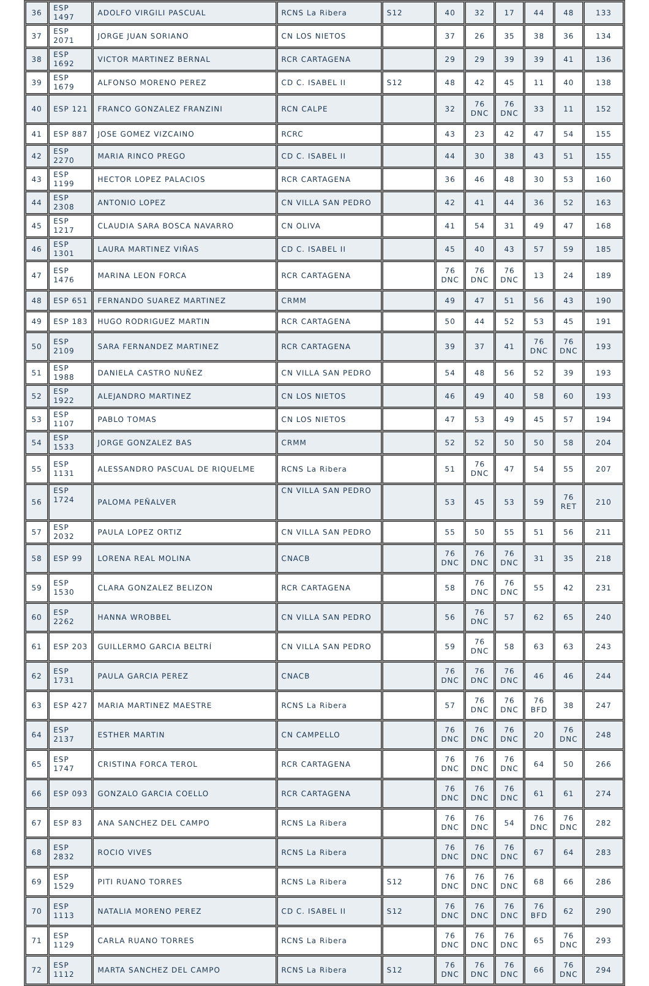| 36 | ESP 1497 | ADOLFO VIRGILI PASCUAL | RCNS La Ribera | S12 | 40 | 32 | 17 | 44 | 48 | 133 |
| 37 | ESP 2071 | JORGE JUAN SORIANO | CN LOS NIETOS | | 37 | 26 | 35 | 38 | 36 | 134 |
| 38 | ESP 1692 | VICTOR MARTINEZ BERNAL | RCR CARTAGENA | | 29 | 29 | 39 | 39 | 41 | 136 |
| 39 | ESP 1679 | ALFONSO MORENO PEREZ | CD C. ISABEL II | S12 | 48 | 42 | 45 | 11 | 40 | 138 |
| 40 | ESP 121 | FRANCO GONZALEZ FRANZINI | RCN CALPE | | 32 | 76 DNC | 76 DNC | 33 | 11 | 152 |
| 41 | ESP 887 | JOSE GOMEZ VIZCAINO | RCRC | | 43 | 23 | 42 | 47 | 54 | 155 |
| 42 | ESP 2270 | MARIA RINCO PREGO | CD C. ISABEL II | | 44 | 30 | 38 | 43 | 51 | 155 |
| 43 | ESP 1199 | HECTOR LOPEZ PALACIOS | RCR CARTAGENA | | 36 | 46 | 48 | 30 | 53 | 160 |
| 44 | ESP 2308 | ANTONIO LOPEZ | CN VILLA SAN PEDRO | | 42 | 41 | 44 | 36 | 52 | 163 |
| 45 | ESP 1217 | CLAUDIA SARA BOSCA NAVARRO | CN OLIVA | | 41 | 54 | 31 | 49 | 47 | 168 |
| 46 | ESP 1301 | LAURA MARTINEZ VIÑAS | CD C. ISABEL II | | 45 | 40 | 43 | 57 | 59 | 185 |
| 47 | ESP 1476 | MARINA LEON FORCA | RCR CARTAGENA | | 76 DNC | 76 DNC | 76 DNC | 13 | 24 | 189 |
| 48 | ESP 651 | FERNANDO SUAREZ MARTINEZ | CRMM | | 49 | 47 | 51 | 56 | 43 | 190 |
| 49 | ESP 183 | HUGO RODRIGUEZ MARTIN | RCR CARTAGENA | | 50 | 44 | 52 | 53 | 45 | 191 |
| 50 | ESP 2109 | SARA FERNANDEZ MARTINEZ | RCR CARTAGENA | | 39 | 37 | 41 | 76 DNC | 76 DNC | 193 |
| 51 | ESP 1988 | DANIELA CASTRO NUÑEZ | CN VILLA SAN PEDRO | | 54 | 48 | 56 | 52 | 39 | 193 |
| 52 | ESP 1922 | ALEJANDRO MARTINEZ | CN LOS NIETOS | | 46 | 49 | 40 | 58 | 60 | 193 |
| 53 | ESP 1107 | PABLO TOMAS | CN LOS NIETOS | | 47 | 53 | 49 | 45 | 57 | 194 |
| 54 | ESP 1533 | JORGE GONZALEZ BAS | CRMM | | 52 | 52 | 50 | 50 | 58 | 204 |
| 55 | ESP 1131 | ALESSANDRO PASCUAL DE RIQUELME | RCNS La Ribera | | 51 | 76 DNC | 47 | 54 | 55 | 207 |
| 56 | ESP 1724 | PALOMA PEÑALVER | CN VILLA SAN PEDRO | | 53 | 45 | 53 | 59 | 76 RET | 210 |
| 57 | ESP 2032 | PAULA LOPEZ ORTIZ | CN VILLA SAN PEDRO | | 55 | 50 | 55 | 51 | 56 | 211 |
| 58 | ESP 99 | LORENA REAL MOLINA | CNACB | | 76 DNC | 76 DNC | 76 DNC | 31 | 35 | 218 |
| 59 | ESP 1530 | CLARA GONZALEZ BELIZON | RCR CARTAGENA | | 58 | 76 DNC | 76 DNC | 55 | 42 | 231 |
| 60 | ESP 2262 | HANNA WROBBEL | CN VILLA SAN PEDRO | | 56 | 76 DNC | 57 | 62 | 65 | 240 |
| 61 | ESP 203 | GUILLERMO GARCIA BELTRÍ | CN VILLA SAN PEDRO | | 59 | 76 DNC | 58 | 63 | 63 | 243 |
| 62 | ESP 1731 | PAULA GARCIA PEREZ | CNACB | | 76 DNC | 76 DNC | 76 DNC | 46 | 46 | 244 |
| 63 | ESP 427 | MARIA MARTINEZ MAESTRE | RCNS La Ribera | | 57 | 76 DNC | 76 DNC | 76 BFD | 38 | 247 |
| 64 | ESP 2137 | ESTHER MARTIN | CN CAMPELLO | | 76 DNC | 76 DNC | 76 DNC | 20 | 76 DNC | 248 |
| 65 | ESP 1747 | CRISTINA FORCA TEROL | RCR CARTAGENA | | 76 DNC | 76 DNC | 76 DNC | 64 | 50 | 266 |
| 66 | ESP 093 | GONZALO GARCIA COELLO | RCR CARTAGENA | | 76 DNC | 76 DNC | 76 DNC | 61 | 61 | 274 |
| 67 | ESP 83 | ANA SANCHEZ DEL CAMPO | RCNS La Ribera | | 76 DNC | 76 DNC | 54 | 76 DNC | 76 DNC | 282 |
| 68 | ESP 2832 | ROCIO VIVES | RCNS La Ribera | | 76 DNC | 76 DNC | 76 DNC | 67 | 64 | 283 |
| 69 | ESP 1529 | PITI RUANO TORRES | RCNS La Ribera | S12 | 76 DNC | 76 DNC | 76 DNC | 68 | 66 | 286 |
| 70 | ESP 1113 | NATALIA MORENO PEREZ | CD C. ISABEL II | S12 | 76 DNC | 76 DNC | 76 DNC | 76 BFD | 62 | 290 |
| 71 | ESP 1129 | CARLA RUANO TORRES | RCNS La Ribera | | 76 DNC | 76 DNC | 76 DNC | 65 | 76 DNC | 293 |
| 72 | ESP 1112 | MARTA SANCHEZ DEL CAMPO | RCNS La Ribera | S12 | 76 DNC | 76 DNC | 76 DNC | 66 | 76 DNC | 294 |